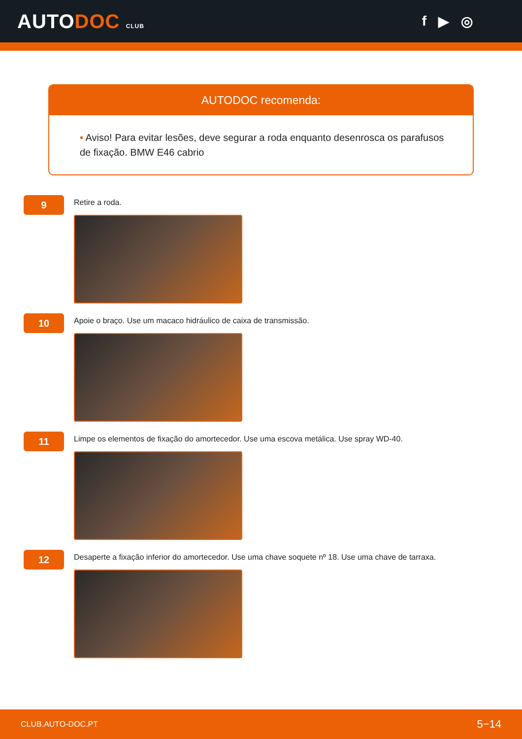AUTODOC CLUB
f ▶ ◎
AUTODOC recomenda:
• Aviso! Para evitar lesões, deve segurar a roda enquanto desenrosca os parafusos de fixação. BMW E46 cabrio
9
Retire a roda.
10
Apoie o braço. Use um macaco hidráulico de caixa de transmissão.
11
Limpe os elementos de fixação do amortecedor. Use uma escova metálica. Use spray WD-40.
12
Desaperte a fixação inferior do amortecedor. Use uma chave soquete nº 18. Use uma chave de tarraxa.
CLUB.AUTO-DOC.PT 5−14